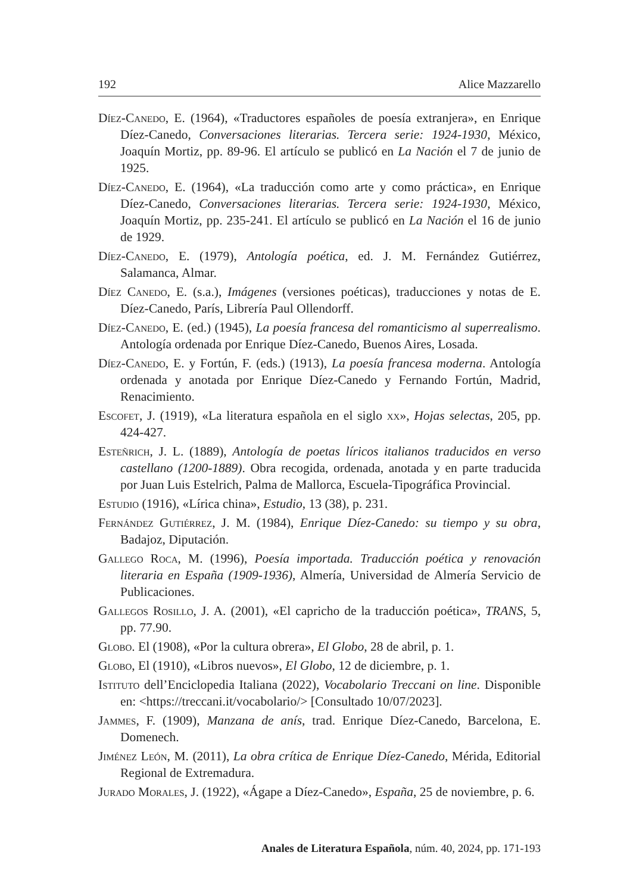192 Alice Mazzarello
Díez-Canedo, E. (1964), «Traductores españoles de poesía extranjera», en Enrique Díez-Canedo, Conversaciones literarias. Tercera serie: 1924-1930, México, Joaquín Mortiz, pp. 89-96. El artículo se publicó en La Nación el 7 de junio de 1925.
Díez-Canedo, E. (1964), «La traducción como arte y como práctica», en Enrique Díez-Canedo, Conversaciones literarias. Tercera serie: 1924-1930, México, Joaquín Mortiz, pp. 235-241. El artículo se publicó en La Nación el 16 de junio de 1929.
Díez-Canedo, E. (1979), Antología poética, ed. J. M. Fernández Gutiérrez, Salamanca, Almar.
Díez Canedo, E. (s.a.), Imágenes (versiones poéticas), traducciones y notas de E. Díez-Canedo, París, Librería Paul Ollendorff.
Díez-Canedo, E. (ed.) (1945), La poesía francesa del romanticismo al superrealismo. Antología ordenada por Enrique Díez-Canedo, Buenos Aires, Losada.
Díez-Canedo, E. y Fortún, F. (eds.) (1913), La poesía francesa moderna. Antología ordenada y anotada por Enrique Díez-Canedo y Fernando Fortún, Madrid, Renacimiento.
Escofet, J. (1919), «La literatura española en el siglo xx», Hojas selectas, 205, pp. 424-427.
Esteñrich, J. L. (1889), Antología de poetas líricos italianos traducidos en verso castellano (1200-1889). Obra recogida, ordenada, anotada y en parte traducida por Juan Luis Estelrich, Palma de Mallorca, Escuela-Tipográfica Provincial.
Estudio (1916), «Lírica china», Estudio, 13 (38), p. 231.
Fernández Gutiérrez, J. M. (1984), Enrique Díez-Canedo: su tiempo y su obra, Badajoz, Diputación.
Gallego Roca, M. (1996), Poesía importada. Traducción poética y renovación literaria en España (1909-1936), Almería, Universidad de Almería Servicio de Publicaciones.
Gallegos Rosillo, J. A. (2001), «El capricho de la traducción poética», TRANS, 5, pp. 77.90.
Globo. El (1908), «Por la cultura obrera», El Globo, 28 de abril, p. 1.
Globo, El (1910), «Libros nuevos», El Globo, 12 de diciembre, p. 1.
Istituto dell’Enciclopedia Italiana (2022), Vocabolario Treccani on line. Disponible en: <https://treccani.it/vocabolario/> [Consultado 10/07/2023].
Jammes, F. (1909), Manzana de anís, trad. Enrique Díez-Canedo, Barcelona, E. Domenech.
Jiménez León, M. (2011), La obra crítica de Enrique Díez-Canedo, Mérida, Editorial Regional de Extremadura.
Jurado Morales, J. (1922), «Ágape a Díez-Canedo», España, 25 de noviembre, p. 6.
Anales de Literatura Española, núm. 40, 2024, pp. 171-193